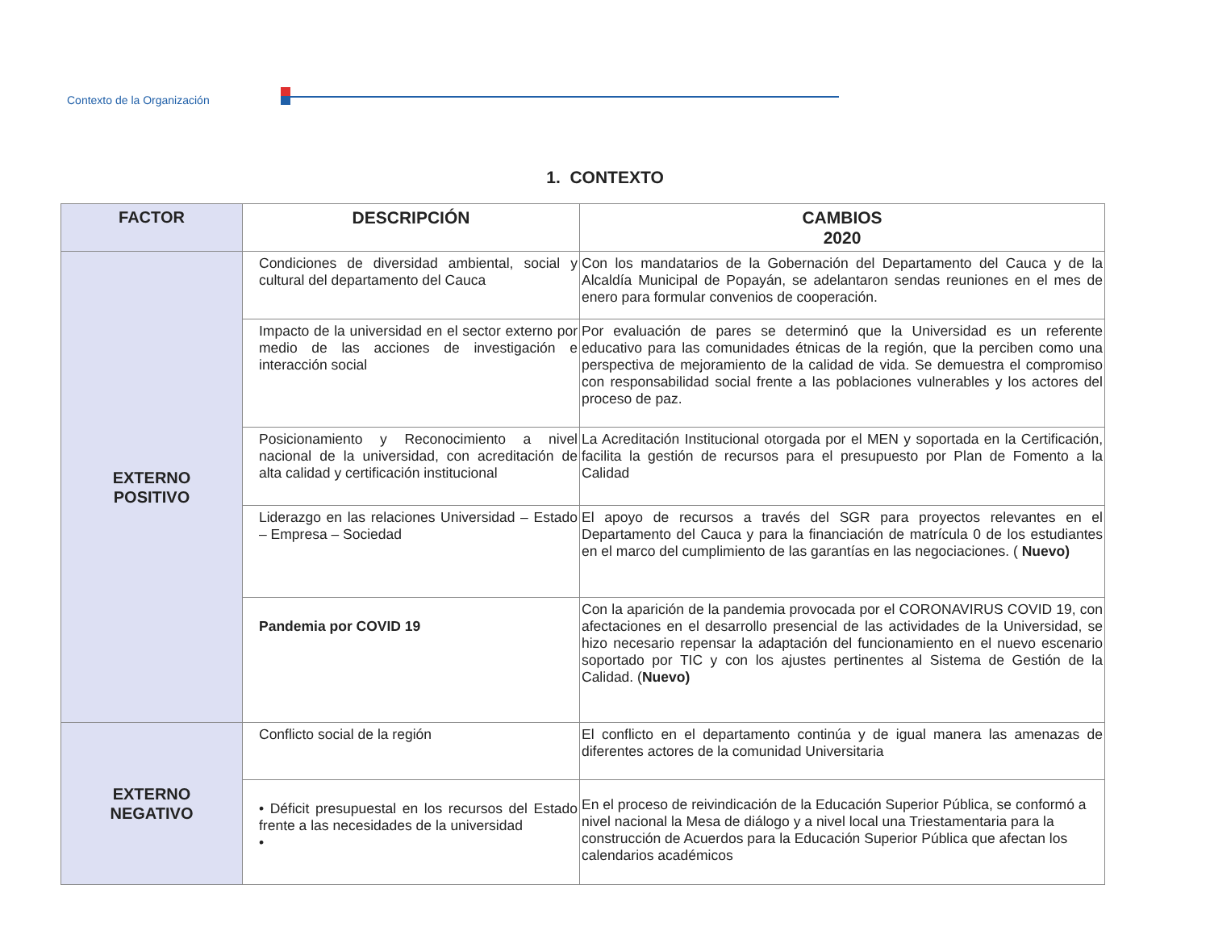Contexto de la Organización
1. CONTEXTO
| FACTOR | DESCRIPCIÓN | CAMBIOS 2020 |
| --- | --- | --- |
| EXTERNO POSITIVO | Condiciones de diversidad ambiental, social y cultural del departamento del Cauca | Con los mandatarios de la Gobernación del Departamento del Cauca y de la Alcaldía Municipal de Popayán, se adelantaron sendas reuniones en el mes de enero para formular convenios de cooperación. |
| | Impacto de la universidad en el sector externo por medio de las acciones de investigación e interacción social | Por evaluación de pares se determinó que la Universidad es un referente educativo para las comunidades étnicas de la región, que la perciben como una perspectiva de mejoramiento de la calidad de vida. Se demuestra el compromiso con responsabilidad social frente a las poblaciones vulnerables y los actores del proceso de paz. |
| | Posicionamiento y Reconocimiento a nivel nacional de la universidad, con acreditación de alta calidad y certificación institucional | La Acreditación Institucional otorgada por el MEN y soportada en la Certificación, facilita la gestión de recursos para el presupuesto por Plan de Fomento a la Calidad |
| | Liderazgo en las relaciones Universidad – Estado – Empresa – Sociedad | El apoyo de recursos a través del SGR para proyectos relevantes en el Departamento del Cauca y para la financiación de matrícula 0 de los estudiantes en el marco del cumplimiento de las garantías en las negociaciones. ( Nuevo) |
| | Pandemia por COVID 19 | Con la aparición de la pandemia provocada por el CORONAVIRUS COVID 19, con afectaciones en el desarrollo presencial de las actividades de la Universidad, se hizo necesario repensar la adaptación del funcionamiento en el nuevo escenario soportado por TIC y con los ajustes pertinentes al Sistema de Gestión de la Calidad. ( Nuevo) |
| EXTERNO NEGATIVO | Conflicto social de la región | El conflicto en el departamento continúa y de igual manera las amenazas de diferentes actores de la comunidad Universitaria |
| | • Déficit presupuestal en los recursos del Estado frente a las necesidades de la universidad • | En el proceso de reivindicación de la Educación Superior Pública, se conformó a nivel nacional la Mesa de diálogo y a nivel local una Triestamentaria para la construcción de Acuerdos para la Educación Superior Pública que afectan los calendarios académicos |